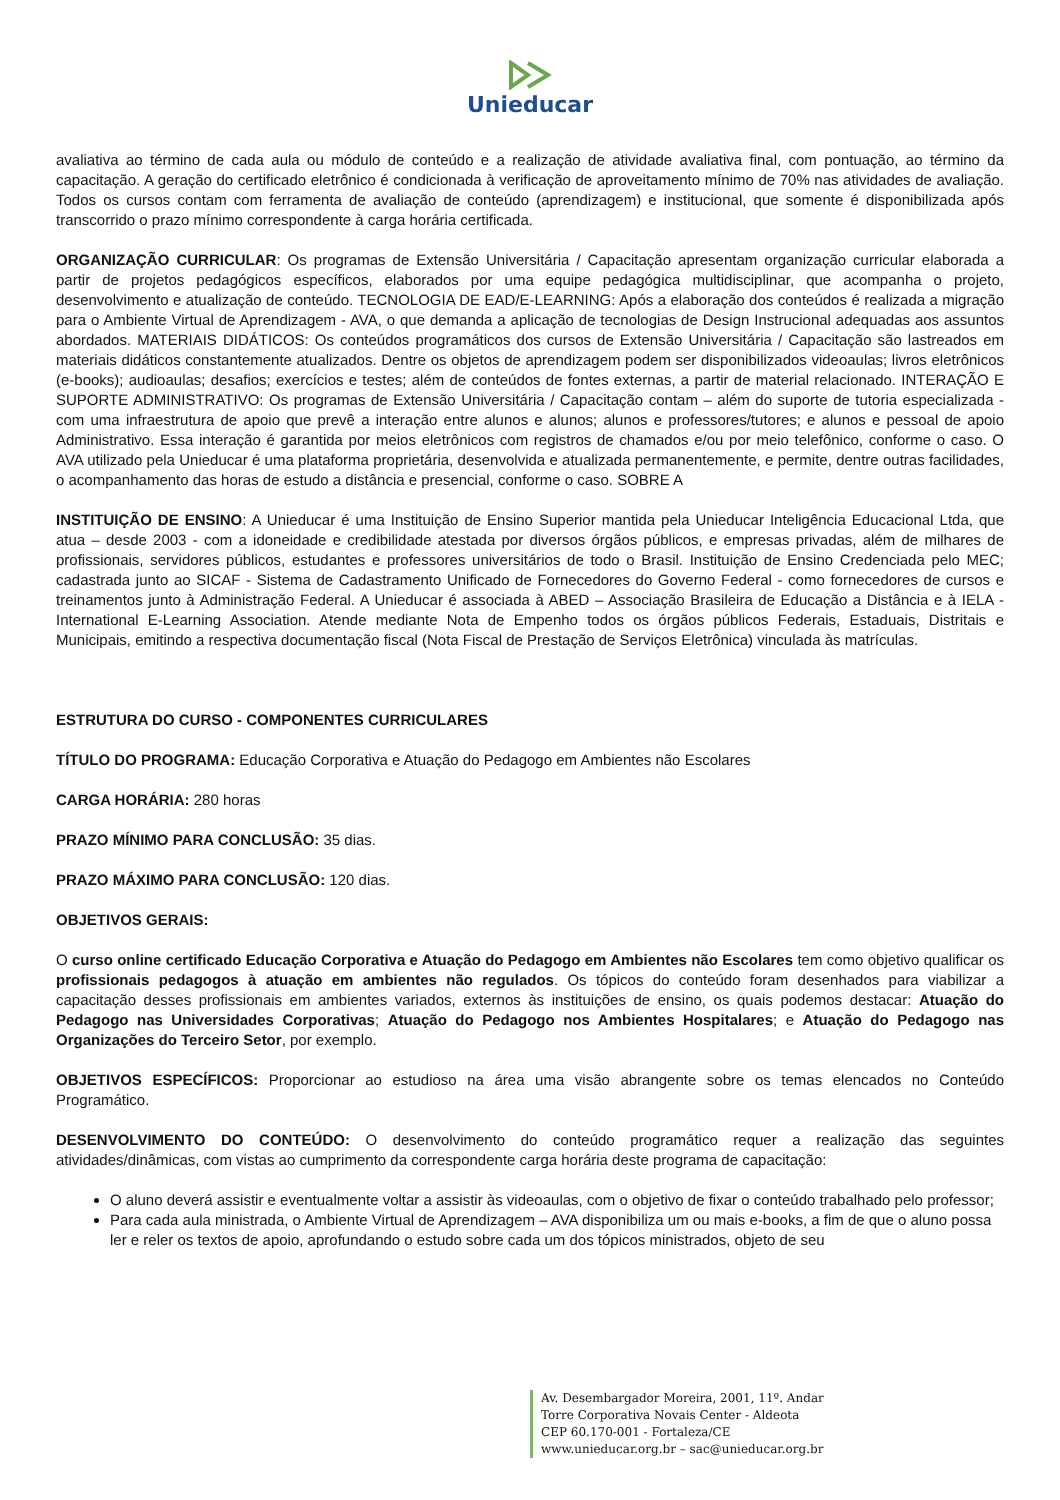Unieducar
avaliativa ao término de cada aula ou módulo de conteúdo e a realização de atividade avaliativa final, com pontuação, ao término da capacitação. A geração do certificado eletrônico é condicionada à verificação de aproveitamento mínimo de 70% nas atividades de avaliação. Todos os cursos contam com ferramenta de avaliação de conteúdo (aprendizagem) e institucional, que somente é disponibilizada após transcorrido o prazo mínimo correspondente à carga horária certificada.
ORGANIZAÇÃO CURRICULAR: Os programas de Extensão Universitária / Capacitação apresentam organização curricular elaborada a partir de projetos pedagógicos específicos, elaborados por uma equipe pedagógica multidisciplinar, que acompanha o projeto, desenvolvimento e atualização de conteúdo. TECNOLOGIA DE EAD/E-LEARNING: Após a elaboração dos conteúdos é realizada a migração para o Ambiente Virtual de Aprendizagem - AVA, o que demanda a aplicação de tecnologias de Design Instrucional adequadas aos assuntos abordados. MATERIAIS DIDÁTICOS: Os conteúdos programáticos dos cursos de Extensão Universitária / Capacitação são lastreados em materiais didáticos constantemente atualizados. Dentre os objetos de aprendizagem podem ser disponibilizados videoaulas; livros eletrônicos (e-books); audioaulas; desafios; exercícios e testes; além de conteúdos de fontes externas, a partir de material relacionado. INTERAÇÃO E SUPORTE ADMINISTRATIVO: Os programas de Extensão Universitária / Capacitação contam – além do suporte de tutoria especializada - com uma infraestrutura de apoio que prevê a interação entre alunos e alunos; alunos e professores/tutores; e alunos e pessoal de apoio Administrativo. Essa interação é garantida por meios eletrônicos com registros de chamados e/ou por meio telefônico, conforme o caso. O AVA utilizado pela Unieducar é uma plataforma proprietária, desenvolvida e atualizada permanentemente, e permite, dentre outras facilidades, o acompanhamento das horas de estudo a distância e presencial, conforme o caso. SOBRE A
INSTITUIÇÃO DE ENSINO: A Unieducar é uma Instituição de Ensino Superior mantida pela Unieducar Inteligência Educacional Ltda, que atua – desde 2003 - com a idoneidade e credibilidade atestada por diversos órgãos públicos, e empresas privadas, além de milhares de profissionais, servidores públicos, estudantes e professores universitários de todo o Brasil. Instituição de Ensino Credenciada pelo MEC; cadastrada junto ao SICAF - Sistema de Cadastramento Unificado de Fornecedores do Governo Federal - como fornecedores de cursos e treinamentos junto à Administração Federal. A Unieducar é associada à ABED – Associação Brasileira de Educação a Distância e à IELA - International E-Learning Association. Atende mediante Nota de Empenho todos os órgãos públicos Federais, Estaduais, Distritais e Municipais, emitindo a respectiva documentação fiscal (Nota Fiscal de Prestação de Serviços Eletrônica) vinculada às matrículas.
ESTRUTURA DO CURSO - COMPONENTES CURRICULARES
TÍTULO DO PROGRAMA: Educação Corporativa e Atuação do Pedagogo em Ambientes não Escolares
CARGA HORÁRIA: 280 horas
PRAZO MÍNIMO PARA CONCLUSÃO: 35 dias.
PRAZO MÁXIMO PARA CONCLUSÃO: 120 dias.
OBJETIVOS GERAIS:
O curso online certificado Educação Corporativa e Atuação do Pedagogo em Ambientes não Escolares tem como objetivo qualificar os profissionais pedagogos à atuação em ambientes não regulados. Os tópicos do conteúdo foram desenhados para viabilizar a capacitação desses profissionais em ambientes variados, externos às instituições de ensino, os quais podemos destacar: Atuação do Pedagogo nas Universidades Corporativas; Atuação do Pedagogo nos Ambientes Hospitalares; e Atuação do Pedagogo nas Organizações do Terceiro Setor, por exemplo.
OBJETIVOS ESPECÍFICOS: Proporcionar ao estudioso na área uma visão abrangente sobre os temas elencados no Conteúdo Programático.
DESENVOLVIMENTO DO CONTEÚDO: O desenvolvimento do conteúdo programático requer a realização das seguintes atividades/dinâmicas, com vistas ao cumprimento da correspondente carga horária deste programa de capacitação:
O aluno deverá assistir e eventualmente voltar a assistir às videoaulas, com o objetivo de fixar o conteúdo trabalhado pelo professor;
Para cada aula ministrada, o Ambiente Virtual de Aprendizagem – AVA disponibiliza um ou mais e-books, a fim de que o aluno possa ler e reler os textos de apoio, aprofundando o estudo sobre cada um dos tópicos ministrados, objeto de seu
Av. Desembargador Moreira, 2001, 11º. Andar
Torre Corporativa Novais Center - Aldeota
CEP 60.170-001 - Fortaleza/CE
www.unieducar.org.br – sac@unieducar.org.br